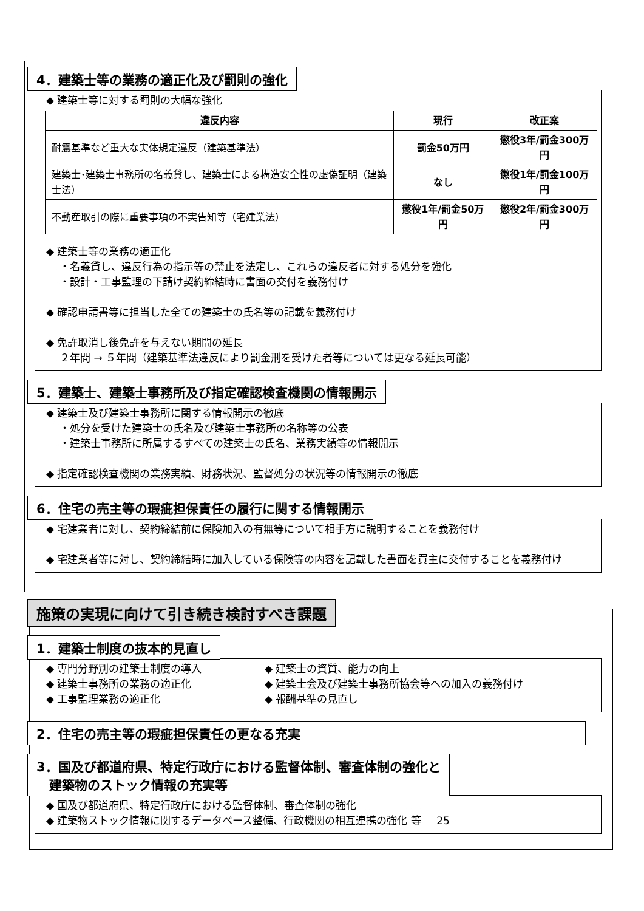4．建築士等の業務の適正化及び罰則の強化
◆ 建築士等に対する罰則の大幅な強化
| 違反内容 | 現行 | 改正案 |
| --- | --- | --- |
| 耐震基準など重大な実体規定違反（建築基準法） | 罰金50万円 | 懲役3年/罰金300万円 |
| 建築士･建築士事務所の名義貸し、建築士による構造安全性の虚偽証明（建築士法） | なし | 懲役1年/罰金100万円 |
| 不動産取引の際に重要事項の不実告知等（宅建業法） | 懲役1年/罰金50万円 | 懲役2年/罰金300万円 |
◆ 建築士等の業務の適正化
・名義貸し、違反行為の指示等の禁止を法定し、これらの違反者に対する処分を強化
・設計・工事監理の下請け契約締結時に書面の交付を義務付け
◆ 確認申請書等に担当した全ての建築士の氏名等の記載を義務付け
◆ 免許取消し後免許を与えない期間の延長
２年間 → ５年間（建築基準法違反により罰金刑を受けた者等については更なる延長可能）
5．建築士、建築士事務所及び指定確認検査機関の情報開示
◆ 建築士及び建築士事務所に関する情報開示の徹底
・処分を受けた建築士の氏名及び建築士事務所の名称等の公表
・建築士事務所に所属するすべての建築士の氏名、業務実績等の情報開示
◆ 指定確認検査機関の業務実績、財務状況、監督処分の状況等の情報開示の徹底
6．住宅の売主等の瑕疵担保責任の履行に関する情報開示
◆ 宅建業者に対し、契約締結前に保険加入の有無等について相手方に説明することを義務付け
◆ 宅建業者等に対し、契約締結時に加入している保険等の内容を記載した書面を買主に交付することを義務付け
施策の実現に向けて引き続き検討すべき課題
1．建築士制度の抜本的見直し
◆ 専門分野別の建築士制度の導入
◆ 建築士事務所の業務の適正化
◆ 工事監理業務の適正化
◆ 建築士の資質、能力の向上
◆ 建築士会及び建築士事務所協会等への加入の義務付け
◆ 報酬基準の見直し
2．住宅の売主等の瑕疵担保責任の更なる充実
3．国及び都道府県、特定行政庁における監督体制、審査体制の強化と
　建築物のストック情報の充実等
◆ 国及び都道府県、特定行政庁における監督体制、審査体制の強化
◆ 建築物ストック情報に関するデータベース整備、行政機関の相互連携の強化 等 25